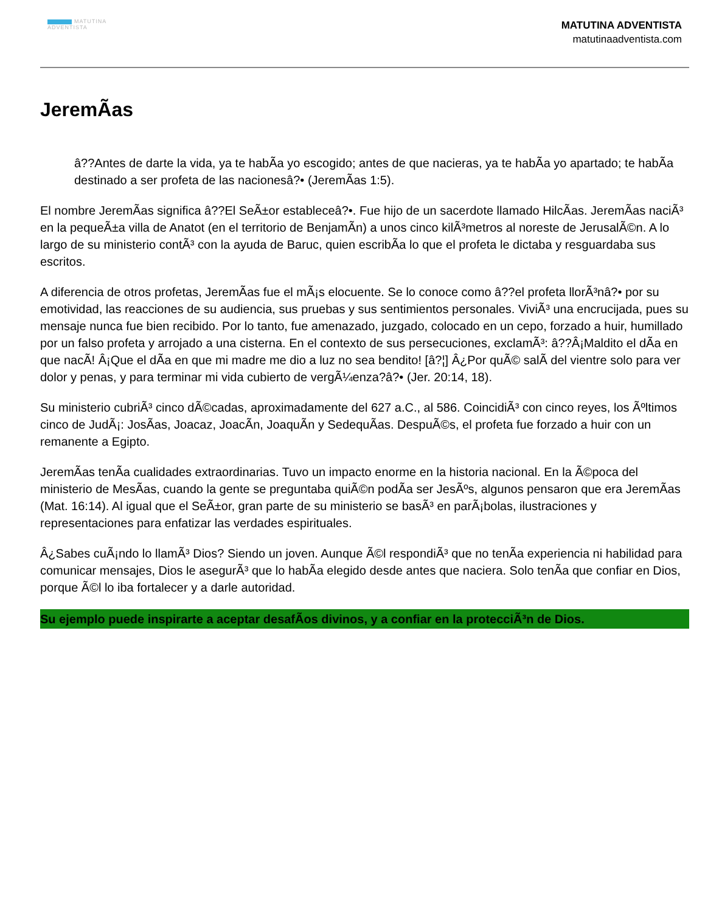MATUTINA
ADVENTISTA
MATUTINA ADVENTISTA
matutinaadventista.com
JeremÃas
â??Antes de darte la vida, ya te habÃa yo escogido; antes de que nacieras, ya te habÃa yo apartado; te habÃa destinado a ser profeta de las nacionesâ?• (JeremÃas 1:5).
El nombre JeremÃas significa â??El SeÃ±or estableceâ?•. Fue hijo de un sacerdote llamado HilcÃas. JeremÃas naciÃ³ en la pequeÃ±a villa de Anatot (en el territorio de BenjamÃn) a unos cinco kilÃ³metros al noreste de JerusalÃ©n. A lo largo de su ministerio contÃ³ con la ayuda de Baruc, quien escribÃa lo que el profeta le dictaba y resguardaba sus escritos.
A diferencia de otros profetas, JeremÃas fue el mÃ¡s elocuente. Se lo conoce como â??el profeta llorÃ³nâ?• por su emotividad, las reacciones de su audiencia, sus pruebas y sus sentimientos personales. ViviÃ³ una encrucijada, pues su mensaje nunca fue bien recibido. Por lo tanto, fue amenazado, juzgado, colocado en un cepo, forzado a huir, humillado por un falso profeta y arrojado a una cisterna. En el contexto de sus persecuciones, exclamÃ³: â??Â¡Maldito el dÃa en que nacÃ! Â¡Que el dÃa en que mi madre me dio a luz no sea bendito! [â?¦] Â¿Por quÃ© salÃ del vientre solo para ver dolor y penas, y para terminar mi vida cubierto de vergÃ¼enza?â?• (Jer. 20:14, 18).
Su ministerio cubriÃ³ cinco dÃ©cadas, aproximadamente del 627 a.C., al 586. CoincidiÃ³ con cinco reyes, los Ãºltimos cinco de JudÃ¡: JosÃas, Joacaz, JoacÃn, JoaquÃn y SedequÃas. DespuÃ©s, el profeta fue forzado a huir con un remanente a Egipto.
JeremÃas tenÃa cualidades extraordinarias. Tuvo un impacto enorme en la historia nacional. En la Ã©poca del ministerio de MesÃas, cuando la gente se preguntaba quiÃ©n podÃa ser JesÃºs, algunos pensaron que era JeremÃas (Mat. 16:14). Al igual que el SeÃ±or, gran parte de su ministerio se basÃ³ en parÃ¡bolas, ilustraciones y representaciones para enfatizar las verdades espirituales.
Â¿Sabes cuÃ¡ndo lo llamÃ³ Dios? Siendo un joven. Aunque Ã©l respondiÃ³ que no tenÃa experiencia ni habilidad para comunicar mensajes, Dios le asegurÃ³ que lo habÃa elegido desde antes que naciera. Solo tenÃa que confiar en Dios, porque Ã©l lo iba fortalecer y a darle autoridad.
Su ejemplo puede inspirarte a aceptar desafÃos divinos, y a confiar en la protecciÃ³n de Dios.